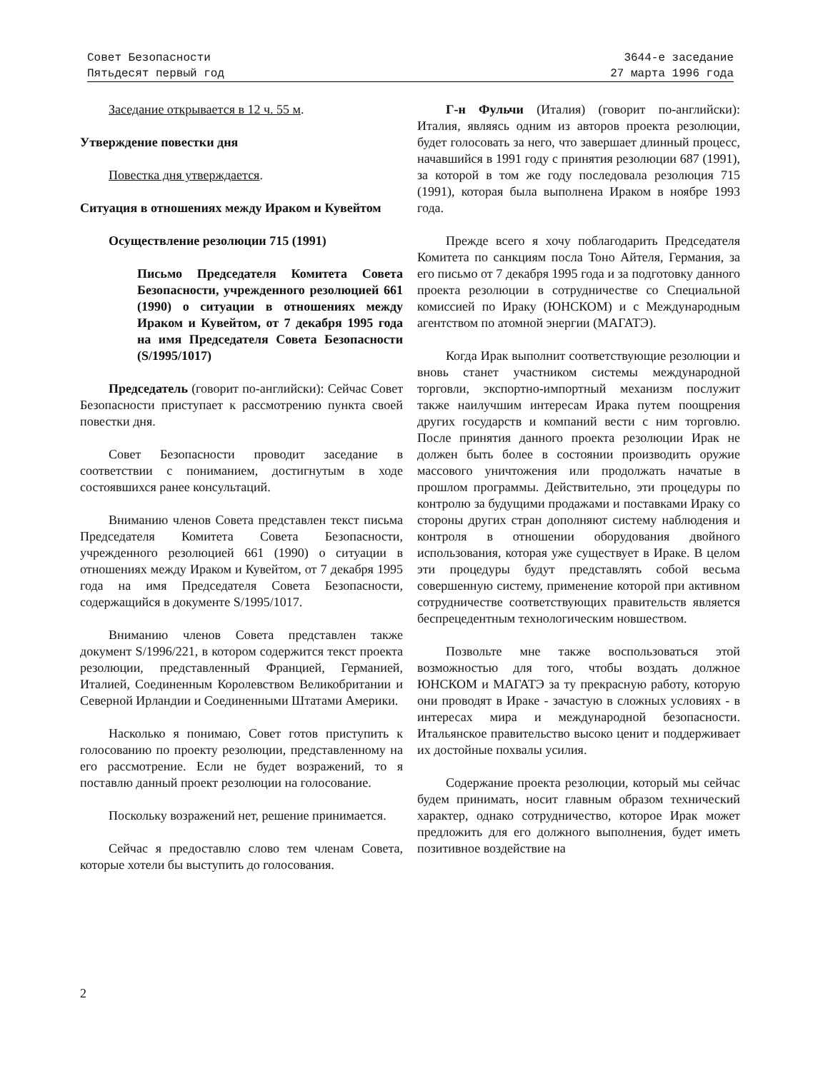Совет Безопасности
Пятьдесят первый год
3644-е заседание
27 марта 1996 года
Заседание открывается в 12 ч. 55 м.
Утверждение повестки дня
Повестка дня утверждается.
Ситуация в отношениях между Ираком и Кувейтом
Осуществление резолюции 715 (1991)
Письмо Председателя Комитета Совета Безопасности, учрежденного резолюцией 661 (1990) о ситуации в отношениях между Ираком и Кувейтом, от 7 декабря 1995 года на имя Председателя Совета Безопасности (S/1995/1017)
Председатель (говорит по-английски): Сейчас Совет Безопасности приступает к рассмотрению пункта своей повестки дня.
Совет Безопасности проводит заседание в соответствии с пониманием, достигнутым в ходе состоявшихся ранее консультаций.
Вниманию членов Совета представлен текст письма Председателя Комитета Совета Безопасности, учрежденного резолюцией 661 (1990) о ситуации в отношениях между Ираком и Кувейтом, от 7 декабря 1995 года на имя Председателя Совета Безопасности, содержащийся в документе S/1995/1017.
Вниманию членов Совета представлен также документ S/1996/221, в котором содержится текст проекта резолюции, представленный Францией, Германией, Италией, Соединенным Королевством Великобритании и Северной Ирландии и Соединенными Штатами Америки.
Насколько я понимаю, Совет готов приступить к голосованию по проекту резолюции, представленному на его рассмотрение. Если не будет возражений, то я поставлю данный проект резолюции на голосование.
Поскольку возражений нет, решение принимается.
Сейчас я предоставлю слово тем членам Совета, которые хотели бы выступить до голосования.
Г-н Фульчи (Италия) (говорит по-английски): Италия, являясь одним из авторов проекта резолюции, будет голосовать за него, что завершает длинный процесс, начавшийся в 1991 году с принятия резолюции 687 (1991), за которой в том же году последовала резолюция 715 (1991), которая была выполнена Ираком в ноябре 1993 года.
Прежде всего я хочу поблагодарить Председателя Комитета по санкциям посла Тоно Айтеля, Германия, за его письмо от 7 декабря 1995 года и за подготовку данного проекта резолюции в сотрудничестве со Специальной комиссией по Ираку (ЮНСКОМ) и с Международным агентством по атомной энергии (МАГАТЭ).
Когда Ирак выполнит соответствующие резолюции и вновь станет участником системы международной торговли, экспортно-импортный механизм послужит также наилучшим интересам Ирака путем поощрения других государств и компаний вести с ним торговлю. После принятия данного проекта резолюции Ирак не должен быть более в состоянии производить оружие массового уничтожения или продолжать начатые в прошлом программы. Действительно, эти процедуры по контролю за будущими продажами и поставками Ираку со стороны других стран дополняют систему наблюдения и контроля в отношении оборудования двойного использования, которая уже существует в Ираке. В целом эти процедуры будут представлять собой весьма совершенную систему, применение которой при активном сотрудничестве соответствующих правительств является беспрецедентным технологическим новшеством.
Позвольте мне также воспользоваться этой возможностью для того, чтобы воздать должное ЮНСКОМ и МАГАТЭ за ту прекрасную работу, которую они проводят в Ираке - зачастую в сложных условиях - в интересах мира и международной безопасности. Итальянское правительство высоко ценит и поддерживает их достойные похвалы усилия.
Содержание проекта резолюции, который мы сейчас будем принимать, носит главным образом технический характер, однако сотрудничество, которое Ирак может предложить для его должного выполнения, будет иметь позитивное воздействие на
2